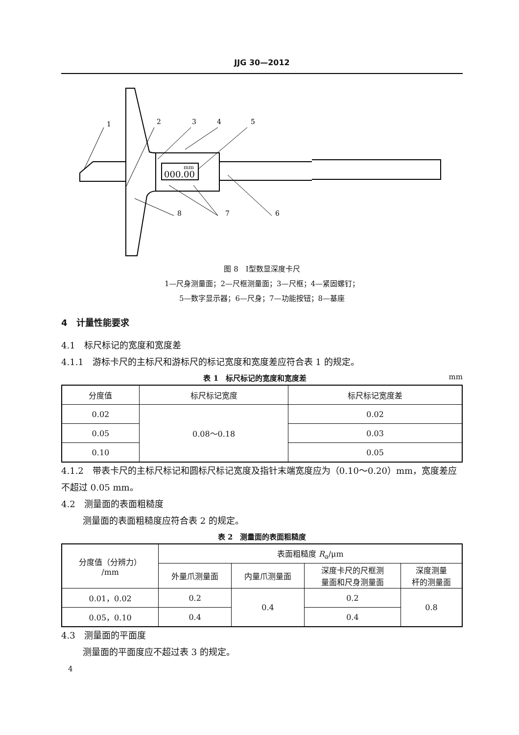JJG 30—2012
000.00
mm
1
2
3
4
5
6
7
8
图 8　Ⅰ型数显深度卡尺
1—尺身测量面；2—尺框测量面；3—尺框；4—紧固螺钉；
5—数字显示器；6—尺身；7—功能按钮；8—基座
4　计量性能要求
4.1　标尺标记的宽度和宽度差
4.1.1　游标卡尺的主标尺和游标尺的标记宽度和宽度差应符合表 1 的规定。
表 1　标尺标记的宽度和宽度差 mm
| 分度值 | 标尺标记宽度 | 标尺标记宽度差 |
| --- | --- | --- |
| 0.02 | 0.08～0.18 | 0.02 |
| 0.05 | | 0.03 |
| 0.10 | | 0.05 |
4.1.2　带表卡尺的主标尺标记和圆标尺标记宽度及指针末端宽度应为（0.10～0.20）mm，宽度差应不超过 0.05 mm。
4.2　测量面的表面粗糙度
测量面的表面粗糙度应符合表 2 的规定。
表 2　测量面的表面粗糙度
| 分度值（分辨力） /mm | 表面粗糙度 R<sub>a</sub>/μm | | | |
| | 外量爪测量面 | 内量爪测量面 | 深度卡尺的尺框测 量面和尺身测量面 | 深度测量 杆的测量面 |
| 0.01，0.02 | 0.2 | 0.4 | 0.2 | 0.8 |
| 0.05，0.10 | 0.4 | | 0.4 | |
4.3　测量面的平面度
测量面的平面度应不超过表 3 的规定。
4